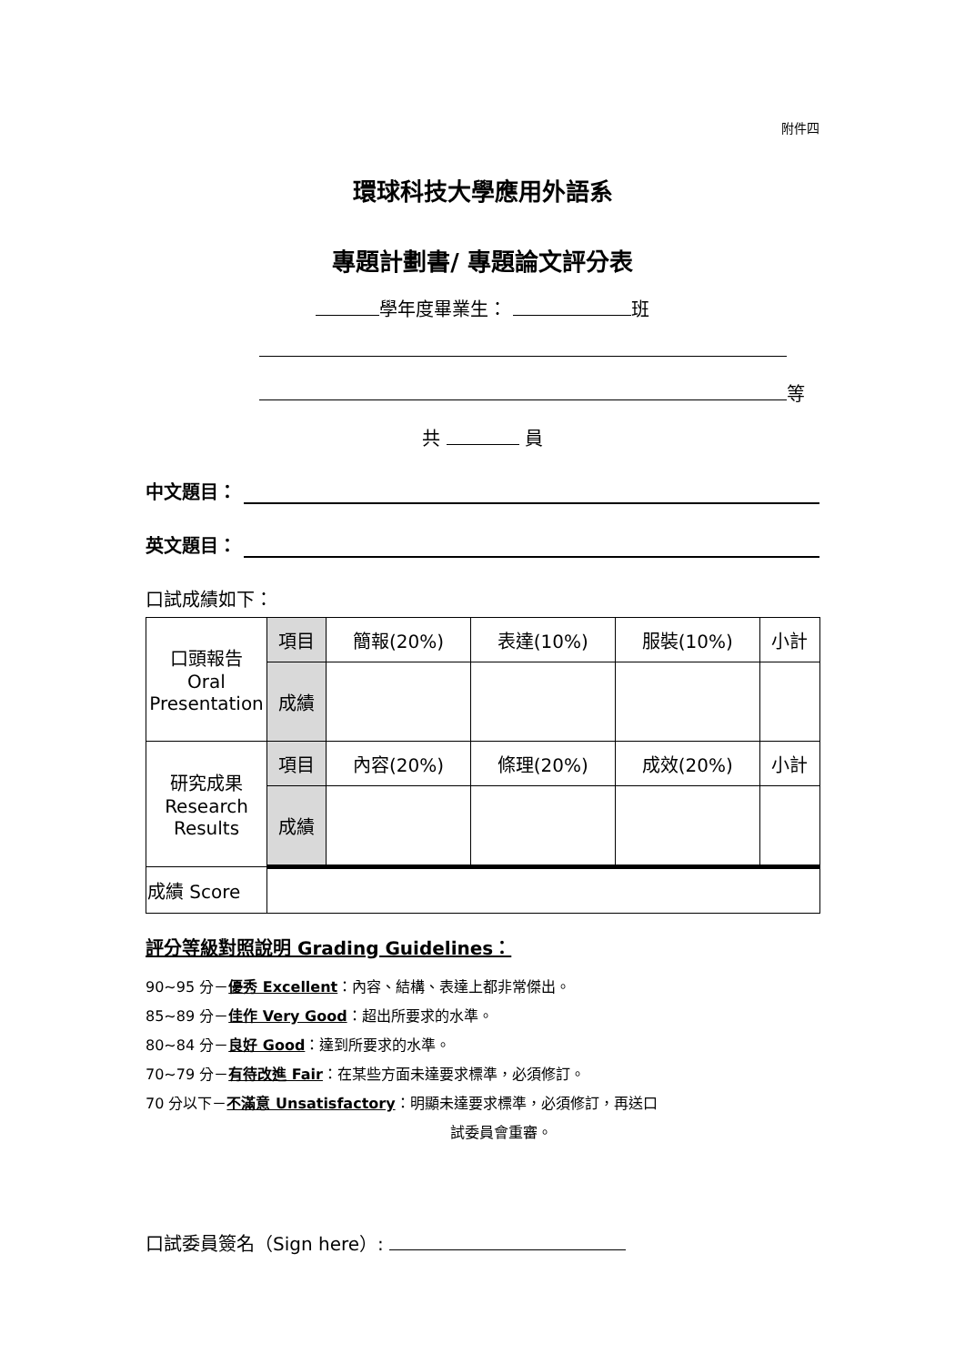附件四
環球科技大學應用外語系
專題計劃書/ 專題論文評分表
學年度畢業生： 班
等
共 員
中文題目：
英文題目：
口試成績如下：
| 口頭報告 Oral Presentation | 項目 | 簡報(20%) | 表達(10%) | 服裝(10%) | 小計 |
| | 成績 | | | | |
| 研究成果 Research Results | 項目 | 內容(20%) | 條理(20%) | 成效(20%) | 小計 |
| | 成績 | | | | |
| 成績 Score | | | | | |
評分等級對照說明 Grading Guidelines：
90~95 分－優秀 Excellent：內容、結構、表達上都非常傑出。
85~89 分－佳作 Very Good：超出所要求的水準。
80~84 分－良好 Good：達到所要求的水準。
70~79 分－有待改進 Fair：在某些方面未達要求標準，必須修訂。
70 分以下－不滿意 Unsatisfactory：明顯未達要求標準，必須修訂，再送口
試委員會重審。
口試委員簽名（Sign here）: